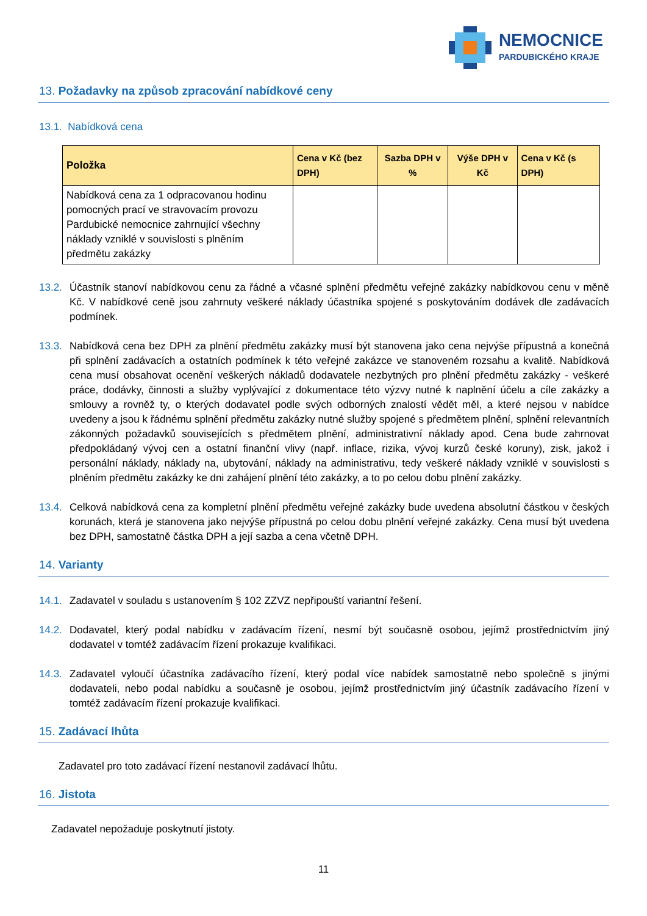NEMOCNICE
PARDUBICKÉHO KRAJE
13. Požadavky na způsob zpracování nabídkové ceny
13.1. Nabídková cena
| Položka | Cena v Kč (bez DPH) | Sazba DPH v % | Výše DPH v Kč | Cena v Kč (s DPH) |
| --- | --- | --- | --- | --- |
| Nabídková cena za 1 odpracovanou hodinu pomocných prací ve stravovacím provozu Pardubické nemocnice zahrnující všechny náklady vzniklé v souvislosti s plněním předmětu zakázky | | | | |
13.2.
Účastník stanoví nabídkovou cenu za řádné a včasné splnění předmětu veřejné zakázky nabídkovou cenu v měně Kč. V nabídkové ceně jsou zahrnuty veškeré náklady účastníka spojené s poskytováním dodávek dle zadávacích podmínek.
13.3.
Nabídková cena bez DPH za plnění předmětu zakázky musí být stanovena jako cena nejvýše přípustná a konečná při splnění zadávacích a ostatních podmínek k této veřejné zakázce ve stanoveném rozsahu a kvalitě. Nabídková cena musí obsahovat ocenění veškerých nákladů dodavatele nezbytných pro plnění předmětu zakázky - veškeré práce, dodávky, činnosti a služby vyplývající z dokumentace této výzvy nutné k naplnění účelu a cíle zakázky a smlouvy a rovněž ty, o kterých dodavatel podle svých odborných znalostí vědět měl, a které nejsou v nabídce uvedeny a jsou k řádnému splnění předmětu zakázky nutné služby spojené s předmětem plnění, splnění relevantních zákonných požadavků souvisejících s předmětem plnění, administrativní náklady apod. Cena bude zahrnovat předpokládaný vývoj cen a ostatní finanční vlivy (např. inflace, rizika, vývoj kurzů české koruny), zisk, jakož i personální náklady, náklady na, ubytování, náklady na administrativu, tedy veškeré náklady vzniklé v souvislosti s plněním předmětu zakázky ke dni zahájení plnění této zakázky, a to po celou dobu plnění zakázky.
13.4.
Celková nabídková cena za kompletní plnění předmětu veřejné zakázky bude uvedena absolutní částkou v českých korunách, která je stanovena jako nejvýše přípustná po celou dobu plnění veřejné zakázky. Cena musí být uvedena bez DPH, samostatně částka DPH a její sazba a cena včetně DPH.
14. Varianty
14.1.
Zadavatel v souladu s ustanovením § 102 ZZVZ nepřipouští variantní řešení.
14.2.
Dodavatel, který podal nabídku v zadávacím řízení, nesmí být současně osobou, jejímž prostřednictvím jiný dodavatel v tomtéž zadávacím řízení prokazuje kvalifikaci.
14.3.
Zadavatel vyloučí účastníka zadávacího řízení, který podal více nabídek samostatně nebo společně s jinými dodavateli, nebo podal nabídku a současně je osobou, jejímž prostřednictvím jiný účastník zadávacího řízení v tomtéž zadávacím řízení prokazuje kvalifikaci.
15. Zadávací lhůta
Zadavatel pro toto zadávací řízení nestanovil zadávací lhůtu.
16. Jistota
Zadavatel nepožaduje poskytnutí jistoty.
11